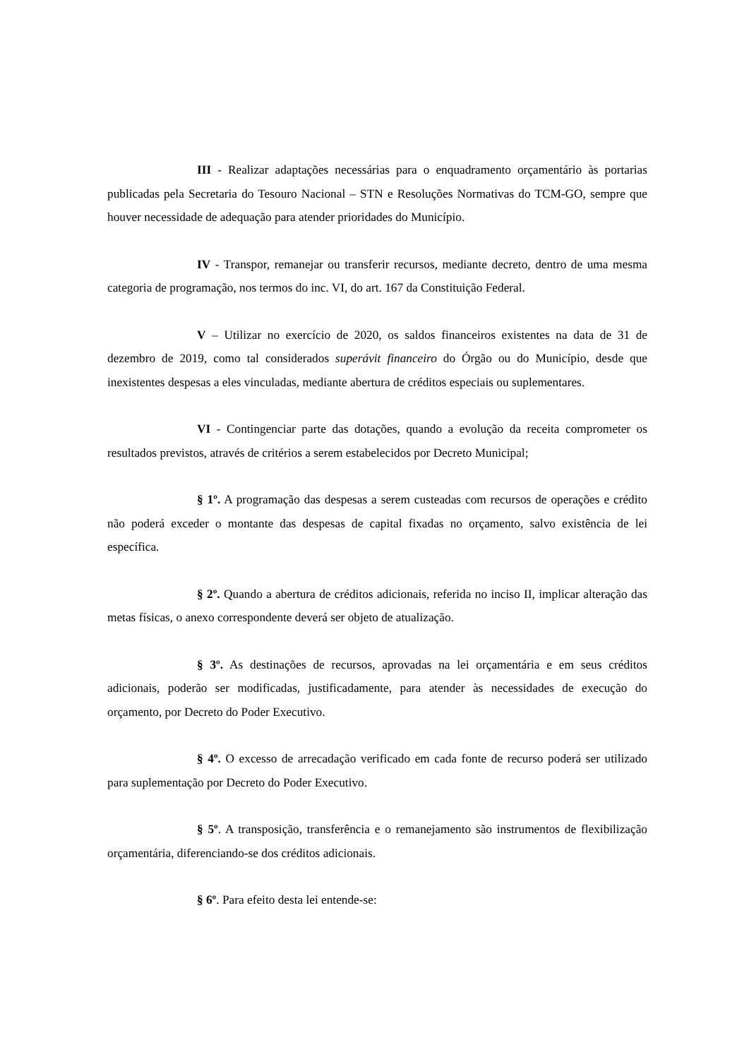III - Realizar adaptações necessárias para o enquadramento orçamentário às portarias publicadas pela Secretaria do Tesouro Nacional – STN e Resoluções Normativas do TCM-GO, sempre que houver necessidade de adequação para atender prioridades do Município.
IV - Transpor, remanejar ou transferir recursos, mediante decreto, dentro de uma mesma categoria de programação, nos termos do inc. VI, do art. 167 da Constituição Federal.
V – Utilizar no exercício de 2020, os saldos financeiros existentes na data de 31 de dezembro de 2019, como tal considerados superávit financeiro do Órgão ou do Município, desde que inexistentes despesas a eles vinculadas, mediante abertura de créditos especiais ou suplementares.
VI - Contingenciar parte das dotações, quando a evolução da receita comprometer os resultados previstos, através de critérios a serem estabelecidos por Decreto Municipal;
§ 1º. A programação das despesas a serem custeadas com recursos de operações e crédito não poderá exceder o montante das despesas de capital fixadas no orçamento, salvo existência de lei específica.
§ 2º. Quando a abertura de créditos adicionais, referida no inciso II, implicar alteração das metas físicas, o anexo correspondente deverá ser objeto de atualização.
§ 3º. As destinações de recursos, aprovadas na lei orçamentária e em seus créditos adicionais, poderão ser modificadas, justificadamente, para atender às necessidades de execução do orçamento, por Decreto do Poder Executivo.
§ 4º. O excesso de arrecadação verificado em cada fonte de recurso poderá ser utilizado para suplementação por Decreto do Poder Executivo.
§ 5º. A transposição, transferência e o remanejamento são instrumentos de flexibilização orçamentária, diferenciando-se dos créditos adicionais.
§ 6º. Para efeito desta lei entende-se: